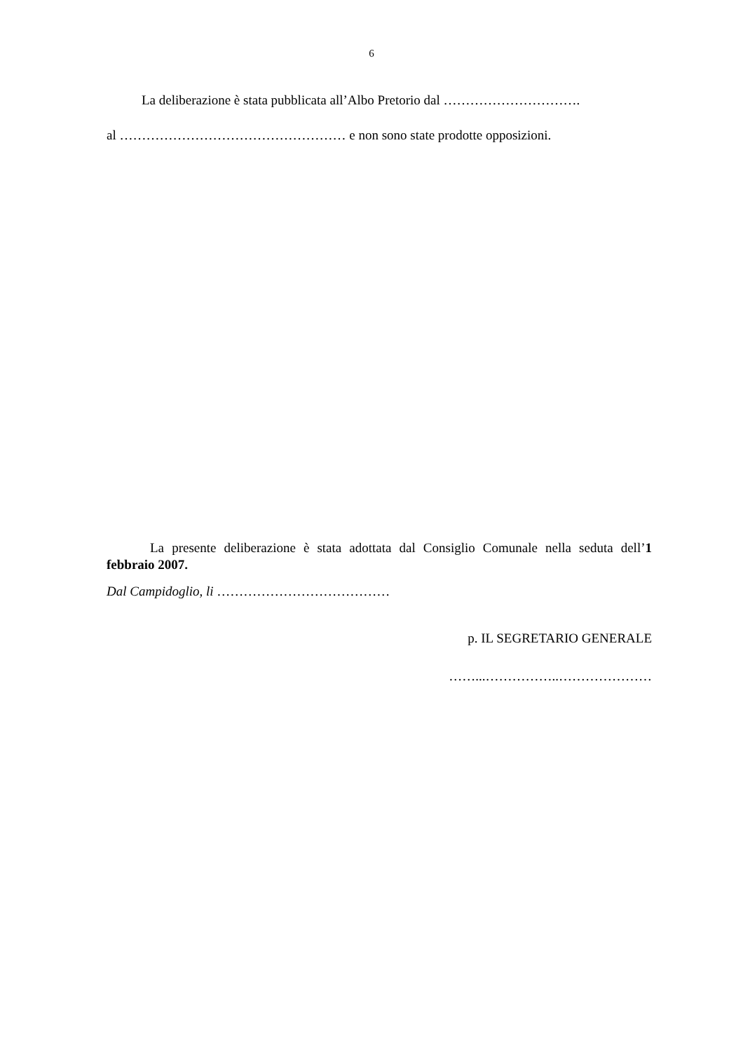6
La deliberazione è stata pubblicata all’Albo Pretorio dal ………………………….
al …………………………………………… e non sono state prodotte opposizioni.
La presente deliberazione è stata adottata dal Consiglio Comunale nella seduta dell’1 febbraio 2007.
Dal Campidoglio, li …………………………………
p. IL SEGRETARIO GENERALE
……...……………..…………………